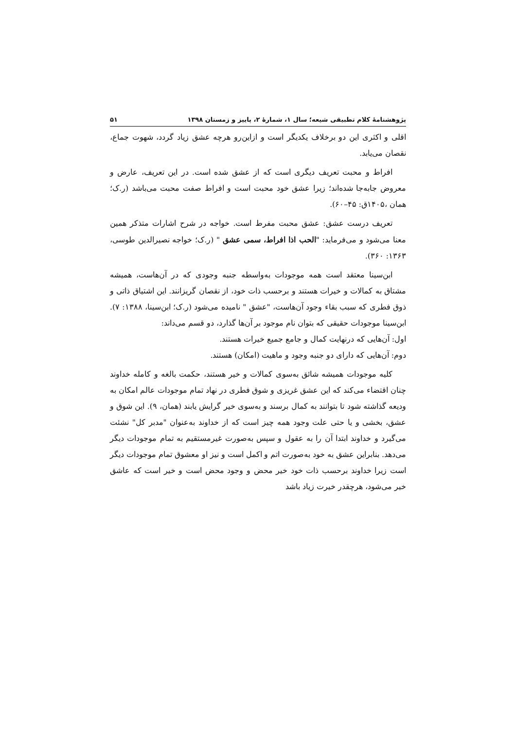پژوهشنامهٔ کلام تطبیقی شیعه؛ سال ۱، شمارهٔ ۲، پاییز و زمستان ۱۳۹۸ ۵۱
اقلی و اکثری این دو برخلاف یکدیگر است و ازاین‌رو هرچه عشق زیاد گردد، شهوت جماع، نقصان می‌یابد.
افراط و محبت تعریف دیگری است که از عشق شده است. در این تعریف، عارض و معروض جابه‌جا شده‌اند؛ زیرا عشق خود محبت است و افراط صفت محبت می‌باشد (ر.ک؛ همان ،۱۴۰۵ق: ۴۵–۶۰).
تعریف درست عشق: عشق محبت مفرط است. خواجه در شرح اشارات متذکر همین معنا می‌شود و می‌فرماید: "الحب اذا افراط، سمی عشق " (ر.ک؛ خواجه نصیرالدین طوسی، ۱۳۶۳: ۳۶۰).
ابن‌سینا معتقد است همه موجودات به‌واسطه جنبه وجودی که در آن‌هاست، همیشه مشتاق به کمالات و خیرات هستند و برحسب ذات خود، از نقصان گریزانند. این اشتیاق ذاتی و ذوق فطری که سبب بقاء وجود آن‌هاست، "عشق " نامیده می‌شود (ر.ک؛ ابن‌سینا، ۱۳۸۸: ۷). ابن‌سینا موجودات حقیقی که بتوان نام موجود بر آن‌ها گذارد، دو قسم می‌داند:
اول: آن‌هایی که درنهایت کمال و جامع جمیع خیرات هستند.
دوم: آن‌هایی که دارای دو جنبه وجود و ماهیت (امکان) هستند.
کلیه موجودات همیشه شائق به‌سوی کمالات و خیر هستند، حکمت بالغه و کامله خداوند چنان اقتضاء می‌کند که این عشق غریزی و شوق فطری در نهاد تمام موجودات عالم امکان به ودیعه گذاشته شود تا بتوانند به کمال برسند و به‌سوی خیر گرایش یابند (همان، ۹). این شوق و عشق، بخشی و یا حتی علت وجود همه چیز است که از خداوند به‌عنوان "مدبر کل" نشئت می‌گیرد و خداوند ابتدا آن را به عقول و سپس به‌صورت غیرمستقیم به تمام موجودات دیگر می‌دهد. بنابراین عشق به خود به‌صورت اتم و اکمل است و نیز او معشوق تمام موجودات دیگر است زیرا خداوند برحسب ذات خود خیر محض و وجود محض است و خیر است که عاشق خیر می‌شود، هرچقدر خیرت زیاد باشد